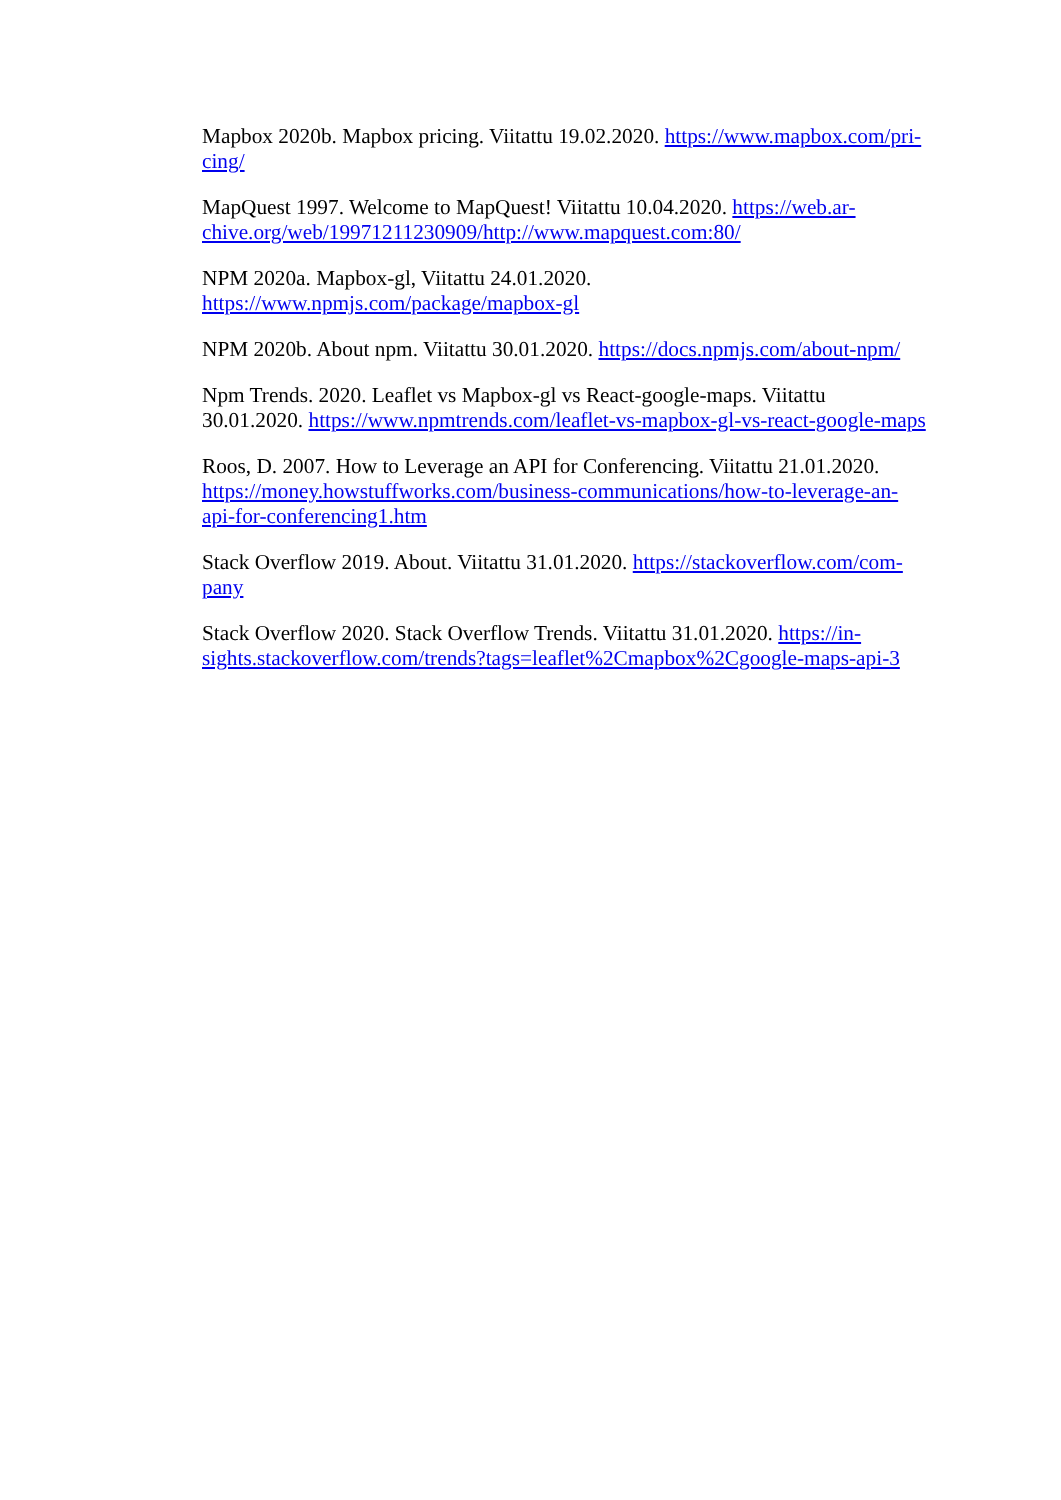Mapbox 2020b. Mapbox pricing. Viitattu 19.02.2020. https://www.mapbox.com/pri-
cing/
MapQuest 1997. Welcome to MapQuest! Viitattu 10.04.2020. https://web.ar-
chive.org/web/19971211230909/http://www.mapquest.com:80/
NPM 2020a. Mapbox-gl, Viitattu 24.01.2020.
https://www.npmjs.com/package/mapbox-gl
NPM 2020b. About npm. Viitattu 30.01.2020. https://docs.npmjs.com/about-npm/
Npm Trends. 2020. Leaflet vs Mapbox-gl vs React-google-maps. Viitattu
30.01.2020. https://www.npmtrends.com/leaflet-vs-mapbox-gl-vs-react-google-maps
Roos, D. 2007. How to Leverage an API for Conferencing. Viitattu 21.01.2020.
https://money.howstuffworks.com/business-communications/how-to-leverage-an-
api-for-conferencing1.htm
Stack Overflow 2019. About. Viitattu 31.01.2020. https://stackoverflow.com/com-
pany
Stack Overflow 2020. Stack Overflow Trends. Viitattu 31.01.2020. https://in-
sights.stackoverflow.com/trends?tags=leaflet%2Cmapbox%2Cgoogle-maps-api-3